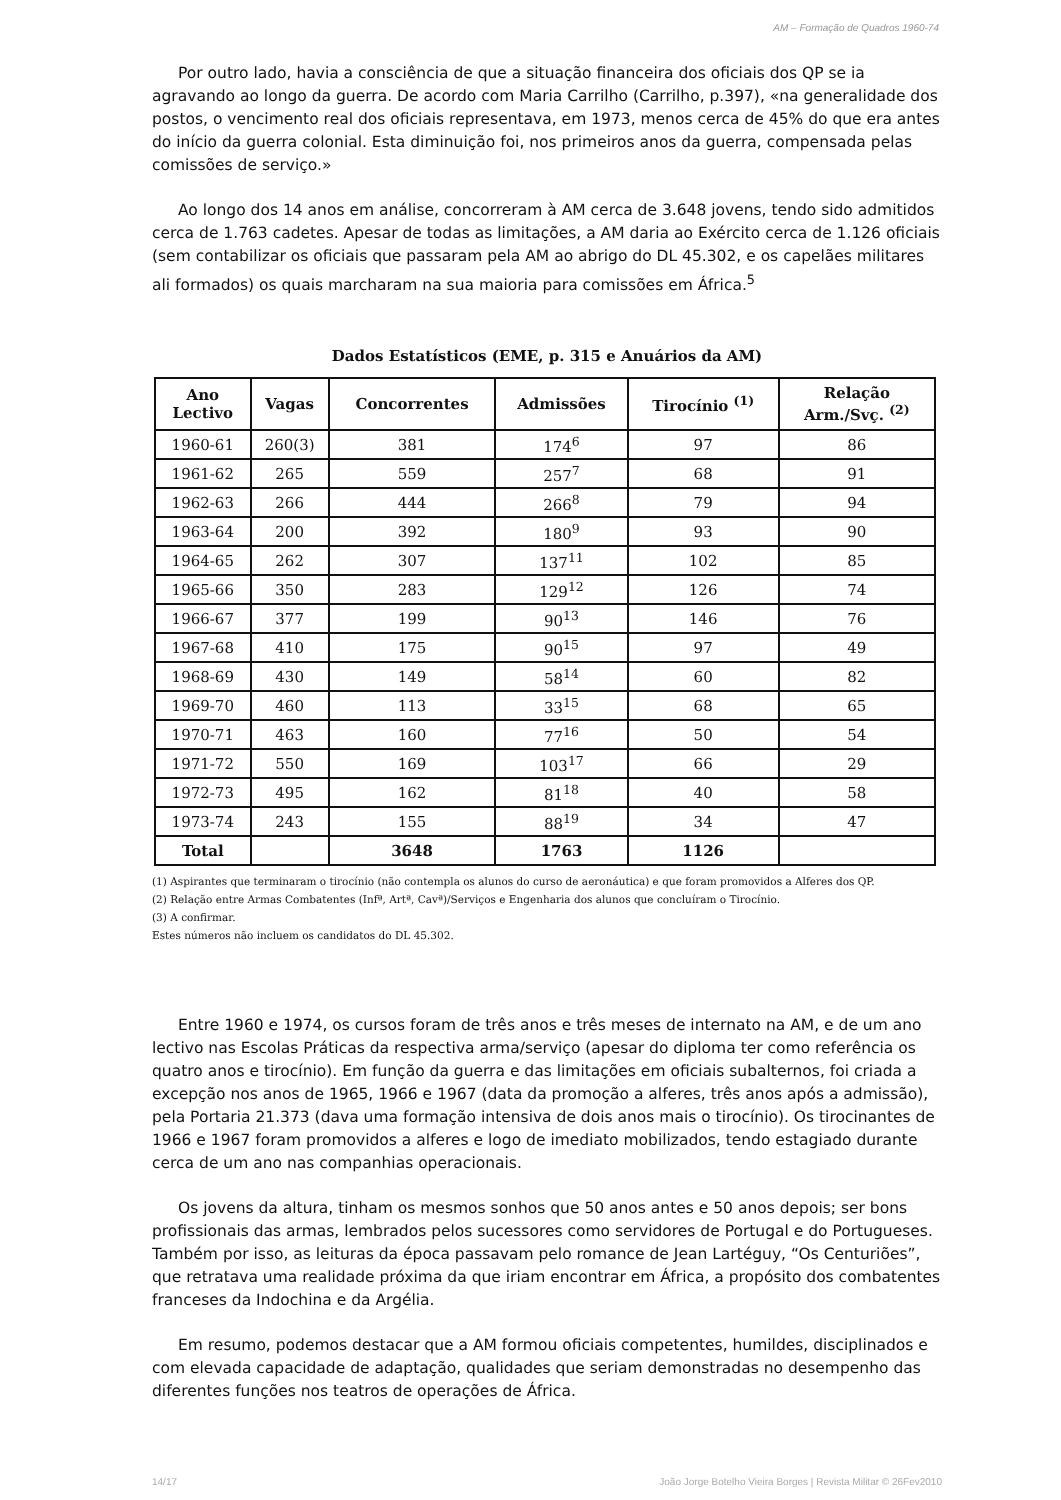AM – Formação de Quadros 1960-74
Por outro lado, havia a consciência de que a situação financeira dos oficiais dos QP se ia agravando ao longo da guerra. De acordo com Maria Carrilho (Carrilho, p.397), «na generalidade dos postos, o vencimento real dos oficiais representava, em 1973, menos cerca de 45% do que era antes do início da guerra colonial. Esta diminuição foi, nos primeiros anos da guerra, compensada pelas comissões de serviço.»
Ao longo dos 14 anos em análise, concorreram à AM cerca de 3.648 jovens, tendo sido admitidos cerca de 1.763 cadetes. Apesar de todas as limitações, a AM daria ao Exército cerca de 1.126 oficiais (sem contabilizar os oficiais que passaram pela AM ao abrigo do DL 45.302, e os capelães militares ali formados) os quais marcharam na sua maioria para comissões em África.<sup>5</sup>
Dados Estatísticos (EME, p. 315 e Anuários da AM)
| Ano Lectivo | Vagas | Concorrentes | Admissões | Tirocínio <sup>(1)</sup> | Relação Arm./Svç. <sup>(2)</sup> |
| --- | --- | --- | --- | --- | --- |
| 1960-61 | 260(3) | 381 | 174<sup>6</sup> | 97 | 86 |
| 1961-62 | 265 | 559 | 257<sup>7</sup> | 68 | 91 |
| 1962-63 | 266 | 444 | 266<sup>8</sup> | 79 | 94 |
| 1963-64 | 200 | 392 | 180<sup>9</sup> | 93 | 90 |
| 1964-65 | 262 | 307 | 137<sup>11</sup> | 102 | 85 |
| 1965-66 | 350 | 283 | 129<sup>12</sup> | 126 | 74 |
| 1966-67 | 377 | 199 | 90<sup>13</sup> | 146 | 76 |
| 1967-68 | 410 | 175 | 90<sup>15</sup> | 97 | 49 |
| 1968-69 | 430 | 149 | 58<sup>14</sup> | 60 | 82 |
| 1969-70 | 460 | 113 | 33<sup>15</sup> | 68 | 65 |
| 1970-71 | 463 | 160 | 77<sup>16</sup> | 50 | 54 |
| 1971-72 | 550 | 169 | 103<sup>17</sup> | 66 | 29 |
| 1972-73 | 495 | 162 | 81<sup>18</sup> | 40 | 58 |
| 1973-74 | 243 | 155 | 88<sup>19</sup> | 34 | 47 |
| Total | | 3648 | 1763 | 1126 | |
(1) Aspirantes que terminaram o tirocínio (não contempla os alunos do curso de aeronáutica) e que foram promovidos a Alferes dos QP.
(2) Relação entre Armas Combatentes (Infª, Artª, Cavª)/Serviços e Engenharia dos alunos que concluíram o Tirocínio.
(3) A confirmar.
Estes números não incluem os candidatos do DL 45.302.
Entre 1960 e 1974, os cursos foram de três anos e três meses de internato na AM, e de um ano lectivo nas Escolas Práticas da respectiva arma/serviço (apesar do diploma ter como referência os quatro anos e tirocínio). Em função da guerra e das limitações em oficiais subalternos, foi criada a excepção nos anos de 1965, 1966 e 1967 (data da promoção a alferes, três anos após a admissão), pela Portaria 21.373 (dava uma formação intensiva de dois anos mais o tirocínio). Os tirocinantes de 1966 e 1967 foram promovidos a alferes e logo de imediato mobilizados, tendo estagiado durante cerca de um ano nas companhias operacionais.
Os jovens da altura, tinham os mesmos sonhos que 50 anos antes e 50 anos depois; ser bons profissionais das armas, lembrados pelos sucessores como servidores de Portugal e do Portugueses. Também por isso, as leituras da época passavam pelo romance de Jean Lartéguy, “Os Centuriões”, que retratava uma realidade próxima da que iriam encontrar em África, a propósito dos combatentes franceses da Indochina e da Argélia.
Em resumo, podemos destacar que a AM formou oficiais competentes, humildes, disciplinados e com elevada capacidade de adaptação, qualidades que seriam demonstradas no desempenho das diferentes funções nos teatros de operações de África.
14/17 João Jorge Botelho Vieira Borges | Revista Militar © 26Fev2010